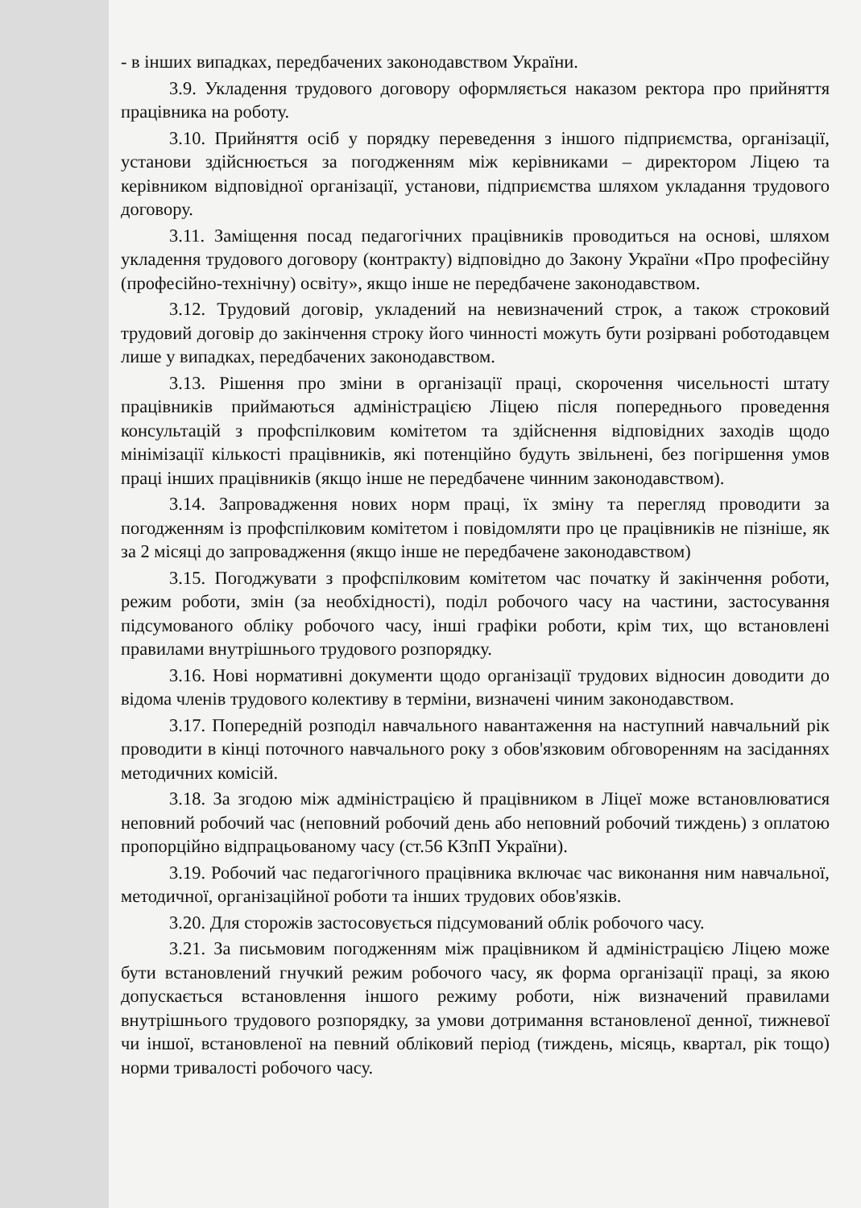- в інших випадках, передбачених законодавством України.
3.9. Укладення трудового договору оформляється наказом ректора про прийняття працівника на роботу.
3.10. Прийняття осіб у порядку переведення з іншого підприємства, організації, установи здійснюється за погодженням між керівниками – директором Ліцею та керівником відповідної організації, установи, підприємства шляхом укладання трудового договору.
3.11. Заміщення посад педагогічних працівників проводиться на основі, шляхом укладення трудового договору (контракту) відповідно до Закону України «Про професійну (професійно-технічну) освіту», якщо інше не передбачене законодавством.
3.12. Трудовий договір, укладений на невизначений строк, а також строковий трудовий договір до закінчення строку його чинності можуть бути розірвані роботодавцем лише у випадках, передбачених законодавством.
3.13. Рішення про зміни в організації праці, скорочення чисельності штату працівників приймаються адміністрацією Ліцею після попереднього проведення консультацій з профспілковим комітетом та здійснення відповідних заходів щодо мінімізації кількості працівників, які потенційно будуть звільнені, без погіршення умов праці інших працівників (якщо інше не передбачене чинним законодавством).
3.14. Запровадження нових норм праці, їх зміну та перегляд проводити за погодженням із профспілковим комітетом і повідомляти про це працівників не пізніше, як за 2 місяці до запровадження (якщо інше не передбачене законодавством)
3.15. Погоджувати з профспілковим комітетом час початку й закінчення роботи, режим роботи, змін (за необхідності), поділ робочого часу на частини, застосування підсумованого обліку робочого часу, інші графіки роботи, крім тих, що встановлені правилами внутрішнього трудового розпорядку.
3.16. Нові нормативні документи щодо організації трудових відносин доводити до відома членів трудового колективу в терміни, визначені чиним законодавством.
3.17. Попередній розподіл навчального навантаження на наступний навчальний рік проводити в кінці поточного навчального року з обов'язковим обговоренням на засіданнях методичних комісій.
3.18. За згодою між адміністрацією й працівником в Ліцеї може встановлюватися неповний робочий час (неповний робочий день або неповний робочий тиждень) з оплатою пропорційно відпрацьованому часу (ст.56 КЗпП України).
3.19. Робочий час педагогічного працівника включає час виконання ним навчальної, методичної, організаційної роботи та інших трудових обов'язків.
3.20. Для сторожів застосовується підсумований облік робочого часу.
3.21. За письмовим погодженням між працівником й адміністрацією Ліцею може бути встановлений гнучкий режим робочого часу, як форма організації праці, за якою допускається встановлення іншого режиму роботи, ніж визначений правилами внутрішнього трудового розпорядку, за умови дотримання встановленої денної, тижневої чи іншої, встановленої на певний обліковий період (тиждень, місяць, квартал, рік тощо) норми тривалості робочого часу.